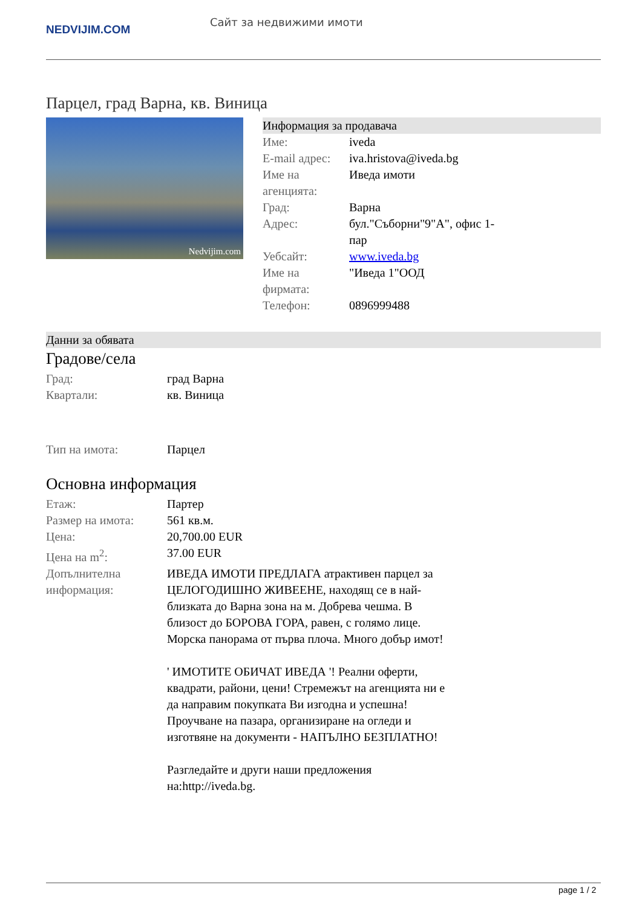NEDVIJIM.COM
Сайт за недвижими имоти
Парцел, град Варна, кв. Виница
Nedvijim.com
Информация за продавача
| Име: | iveda |
| E-mail адрес: | iva.hristova@iveda.bg |
| Име на агенцията: | Иведа имоти |
| Град: | Варна |
| Адрес: | бул."Съборни"9"А", офис 1-пар |
| Уебсайт: | www.iveda.bg |
| Име на фирмата: | "Иведа 1"ООД |
| Телефон: | 0896999488 |
Данни за обявата
Градове/села
| Град: | град Варна |
| Квартали: | кв. Виница |
| Тип на имота: | Парцел |
Основна информация
| Етаж: | Партер |
| Размер на имота: | 561 кв.м. |
| Цена: | 20,700.00 EUR |
| Цена на m<sup>2</sup>: | 37.00 EUR |
| Допълнителна информация: | ИВЕДА ИМОТИ ПРЕДЛАГА атрактивен парцел за ЦЕЛОГОДИШНО ЖИВЕЕНЕ, находящ се в най-близката до Варна зона на м. Добрева чешма. В близост до БОРОВА ГОРА, равен, с голямо лице. Морска панорама от първа плоча. Много добър имот! ' ИМОТИТЕ ОБИЧАТ ИВЕДА '! Реални оферти, квадрати, райони, цени! Стремежът на агенцията ни е да направим покупката Ви изгодна и успешна! Проучване на пазара, организиране на огледи и изготвяне на документи - НАПЪЛНО БЕЗПЛАТНО! Разгледайте и други наши предложения на:http://iveda.bg. |
page 1 / 2